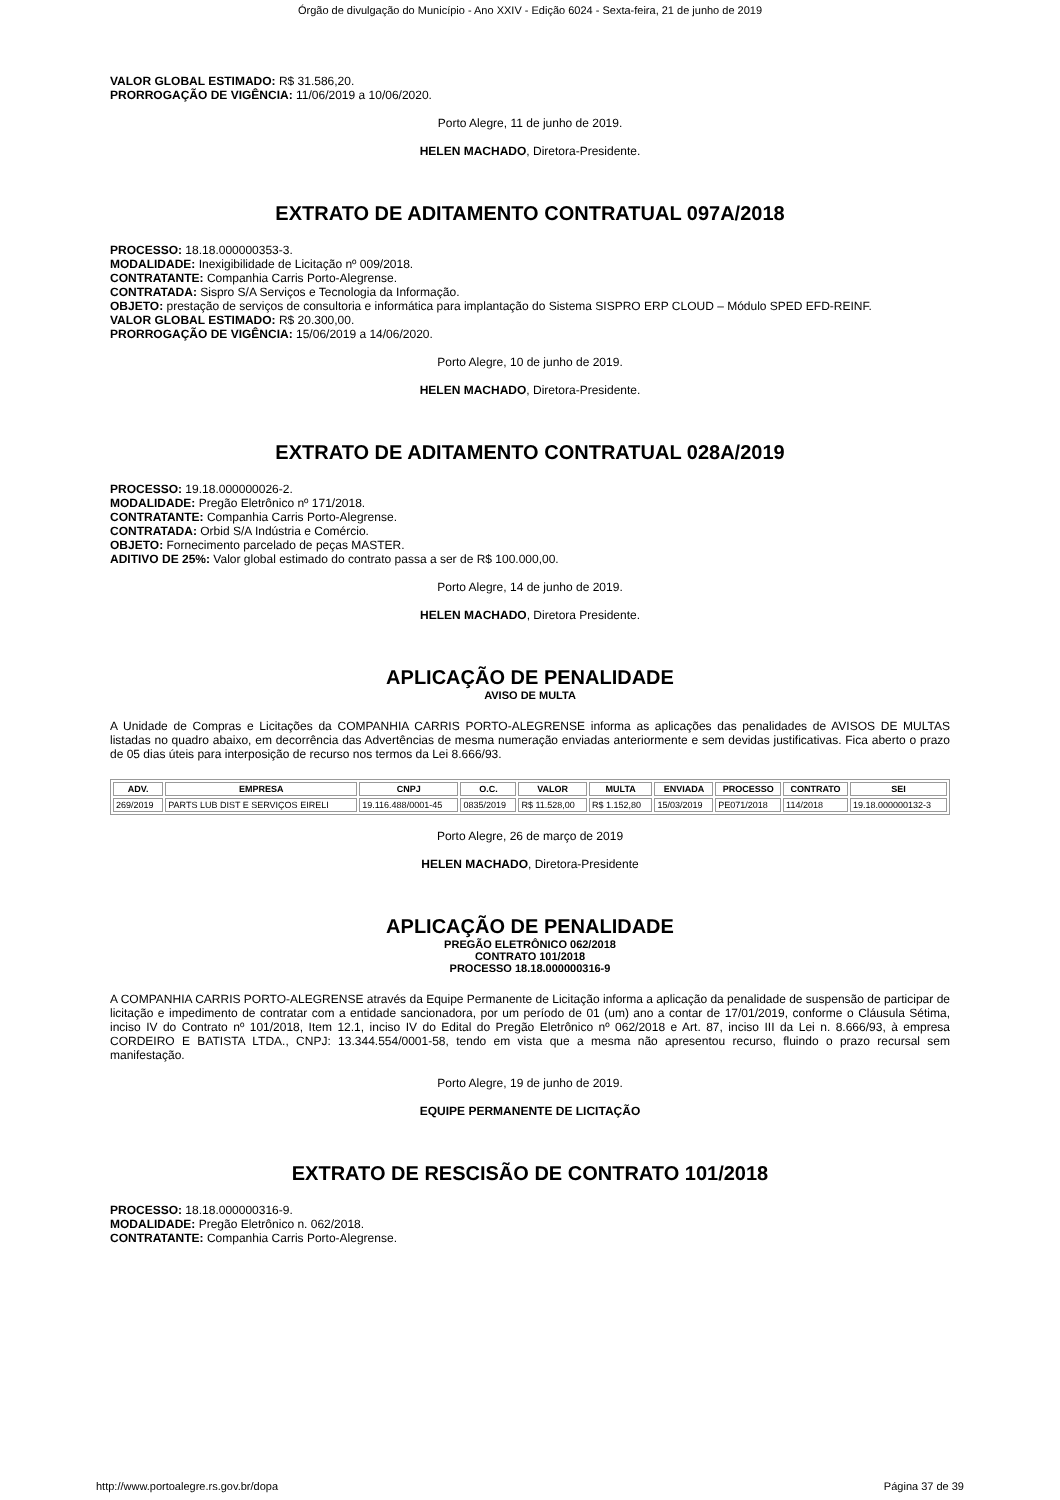Órgão de divulgação do Município - Ano XXIV - Edição 6024 - Sexta-feira, 21 de junho de 2019
VALOR GLOBAL ESTIMADO: R$ 31.586,20.
PRORROGAÇÃO DE VIGÊNCIA: 11/06/2019 a 10/06/2020.
Porto Alegre, 11 de junho de 2019.
HELEN MACHADO, Diretora-Presidente.
EXTRATO DE ADITAMENTO CONTRATUAL 097A/2018
PROCESSO: 18.18.000000353-3.
MODALIDADE: Inexigibilidade de Licitação nº 009/2018.
CONTRATANTE: Companhia Carris Porto-Alegrense.
CONTRATADA: Sispro S/A Serviços e Tecnologia da Informação.
OBJETO: prestação de serviços de consultoria e informática para implantação do Sistema SISPRO ERP CLOUD – Módulo SPED EFD-REINF.
VALOR GLOBAL ESTIMADO: R$ 20.300,00.
PRORROGAÇÃO DE VIGÊNCIA: 15/06/2019 a 14/06/2020.
Porto Alegre, 10 de junho de 2019.
HELEN MACHADO, Diretora-Presidente.
EXTRATO DE ADITAMENTO CONTRATUAL 028A/2019
PROCESSO: 19.18.000000026-2.
MODALIDADE: Pregão Eletrônico nº 171/2018.
CONTRATANTE: Companhia Carris Porto-Alegrense.
CONTRATADA: Orbid S/A Indústria e Comércio.
OBJETO: Fornecimento parcelado de peças MASTER.
ADITIVO DE 25%: Valor global estimado do contrato passa a ser de R$ 100.000,00.
Porto Alegre, 14 de junho de 2019.
HELEN MACHADO, Diretora Presidente.
APLICAÇÃO DE PENALIDADE
AVISO DE MULTA
A Unidade de Compras e Licitações da COMPANHIA CARRIS PORTO-ALEGRENSE informa as aplicações das penalidades de AVISOS DE MULTAS listadas no quadro abaixo, em decorrência das Advertências de mesma numeração enviadas anteriormente e sem devidas justificativas. Fica aberto o prazo de 05 dias úteis para interposição de recurso nos termos da Lei 8.666/93.
| ADV. | EMPRESA | CNPJ | O.C. | VALOR | MULTA | ENVIADA | PROCESSO | CONTRATO | SEI |
| --- | --- | --- | --- | --- | --- | --- | --- | --- | --- |
| 269/2019 | PARTS LUB DIST E SERVIÇOS EIRELI | 19.116.488/0001-45 | 0835/2019 | R$ 11.528,00 | R$ 1.152,80 | 15/03/2019 | PE071/2018 | 114/2018 | 19.18.000000132-3 |
Porto Alegre, 26 de março de 2019
HELEN MACHADO, Diretora-Presidente
APLICAÇÃO DE PENALIDADE
PREGÃO ELETRÔNICO 062/2018
CONTRATO 101/2018
PROCESSO 18.18.000000316-9
A COMPANHIA CARRIS PORTO-ALEGRENSE através da Equipe Permanente de Licitação informa a aplicação da penalidade de suspensão de participar de licitação e impedimento de contratar com a entidade sancionadora, por um período de 01 (um) ano a contar de 17/01/2019, conforme o Cláusula Sétima, inciso IV do Contrato nº 101/2018, Item 12.1, inciso IV do Edital do Pregão Eletrônico nº 062/2018 e Art. 87, inciso III da Lei n. 8.666/93, à empresa CORDEIRO E BATISTA LTDA., CNPJ: 13.344.554/0001-58, tendo em vista que a mesma não apresentou recurso, fluindo o prazo recursal sem manifestação.
Porto Alegre, 19 de junho de 2019.
EQUIPE PERMANENTE DE LICITAÇÃO
EXTRATO DE RESCISÃO DE CONTRATO 101/2018
PROCESSO: 18.18.000000316-9.
MODALIDADE: Pregão Eletrônico n. 062/2018.
CONTRATANTE: Companhia Carris Porto-Alegrense.
http://www.portoalegre.rs.gov.br/dopa Página 37 de 39